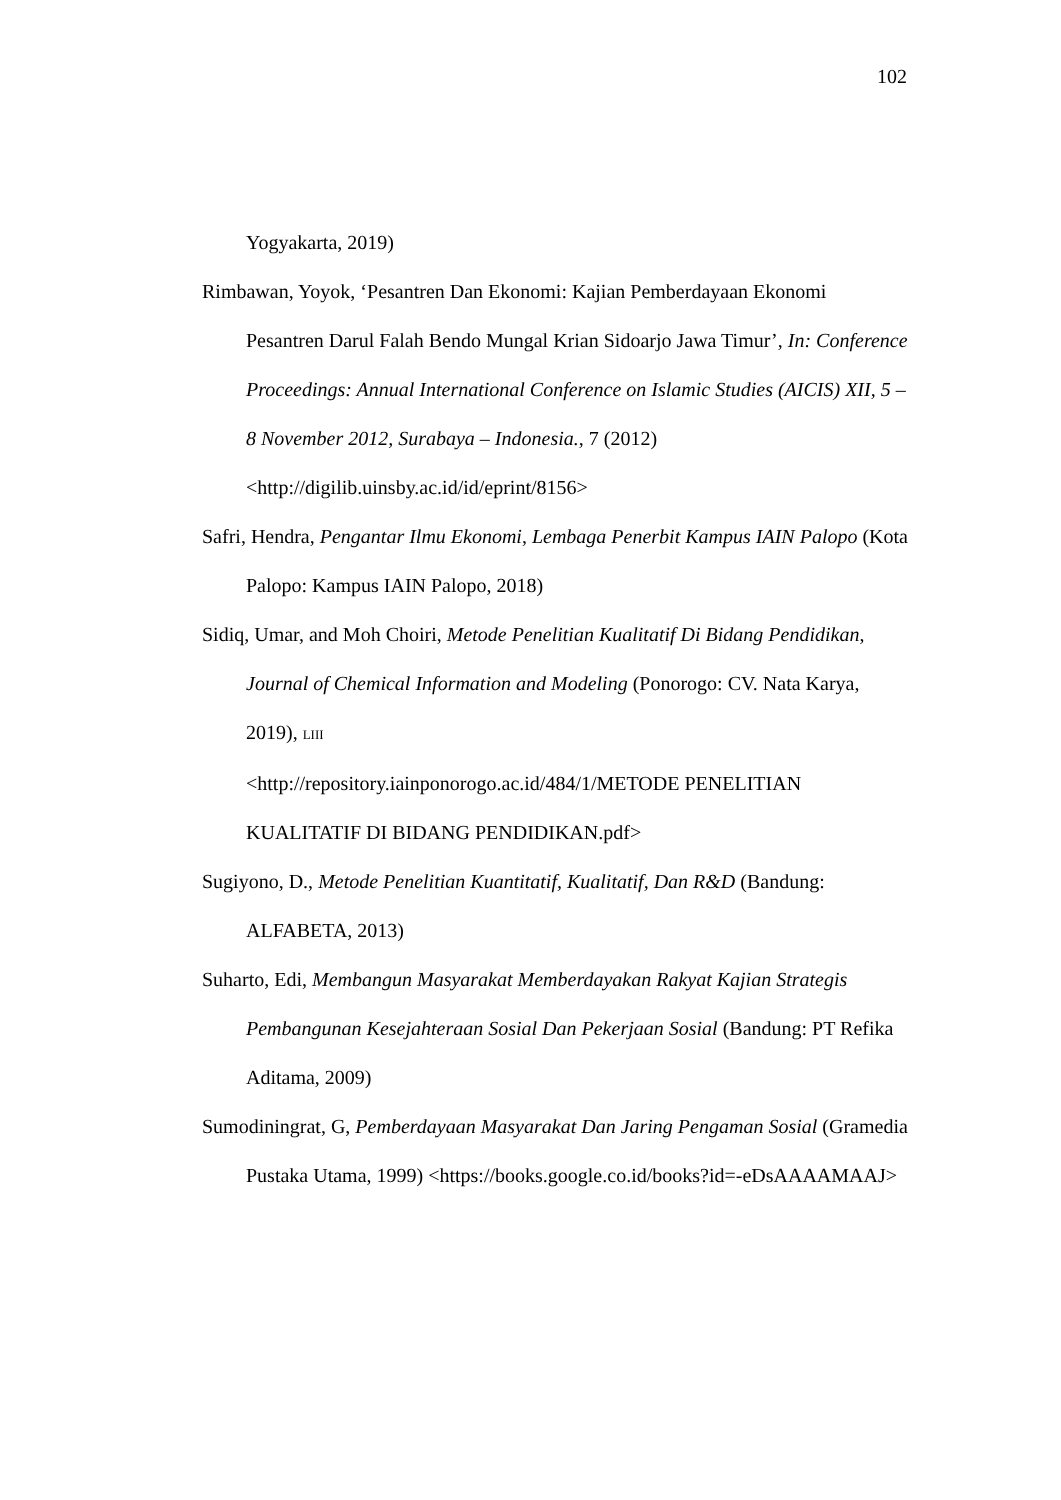102
Yogyakarta, 2019)
Rimbawan, Yoyok, ‘Pesantren Dan Ekonomi: Kajian Pemberdayaan Ekonomi Pesantren Darul Falah Bendo Mungal Krian Sidoarjo Jawa Timur’, In: Conference Proceedings: Annual International Conference on Islamic Studies (AICIS) XII, 5 – 8 November 2012, Surabaya – Indonesia., 7 (2012) <http://digilib.uinsby.ac.id/id/eprint/8156>
Safri, Hendra, Pengantar Ilmu Ekonomi, Lembaga Penerbit Kampus IAIN Palopo (Kota Palopo: Kampus IAIN Palopo, 2018)
Sidiq, Umar, and Moh Choiri, Metode Penelitian Kualitatif Di Bidang Pendidikan, Journal of Chemical Information and Modeling (Ponorogo: CV. Nata Karya, 2019), LIII
<http://repository.iainponorogo.ac.id/484/1/METODE PENELITIAN KUALITATIF DI BIDANG PENDIDIKAN.pdf>
Sugiyono, D., Metode Penelitian Kuantitatif, Kualitatif, Dan R&D (Bandung: ALFABETA, 2013)
Suharto, Edi, Membangun Masyarakat Memberdayakan Rakyat Kajian Strategis Pembangunan Kesejahteraan Sosial Dan Pekerjaan Sosial (Bandung: PT Refika Aditama, 2009)
Sumodiningrat, G, Pemberdayaan Masyarakat Dan Jaring Pengaman Sosial (Gramedia Pustaka Utama, 1999) <https://books.google.co.id/books?id=-eDsAAAAMAAJ>